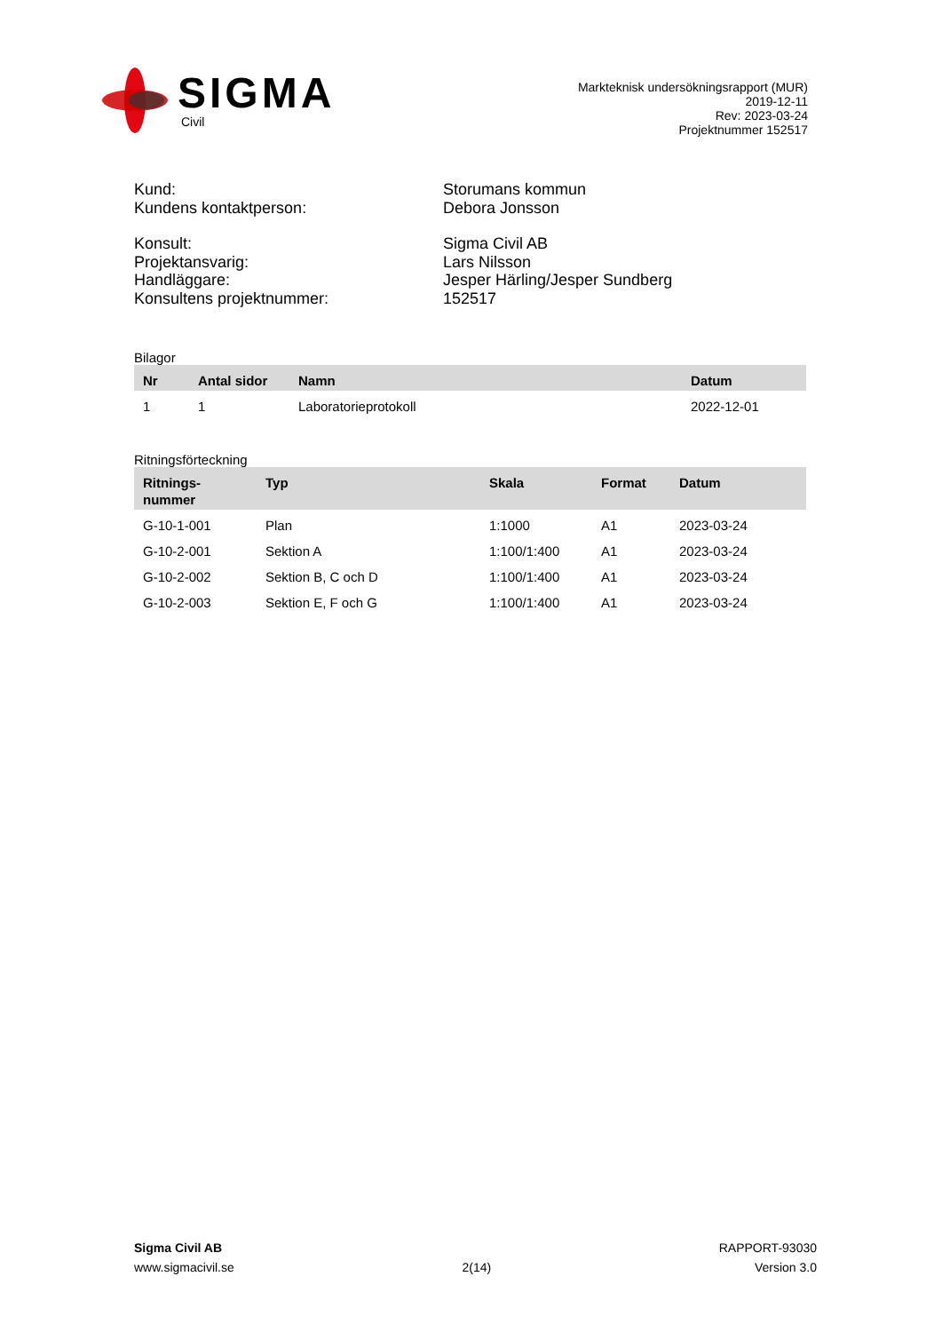SIGMA
Civil
Markteknisk undersökningsrapport (MUR)
2019-12-11
Rev: 2023-03-24
Projektnummer 152517
Kund:
Storumans kommun
Kundens kontaktperson:
Debora Jonsson
Konsult:
Sigma Civil AB
Projektansvarig:
Lars Nilsson
Handläggare:
Jesper Härling/Jesper Sundberg
Konsultens projektnummer:
152517
Bilagor
| Nr | Antal sidor | Namn | Datum |
| --- | --- | --- | --- |
| 1 | 1 | Laboratorieprotokoll | 2022-12-01 |
Ritningsförteckning
| Ritnings- nummer | Typ | Skala | Format | Datum |
| --- | --- | --- | --- | --- |
| G-10-1-001 | Plan | 1:1000 | A1 | 2023-03-24 |
| G-10-2-001 | Sektion A | 1:100/1:400 | A1 | 2023-03-24 |
| G-10-2-002 | Sektion B, C och D | 1:100/1:400 | A1 | 2023-03-24 |
| G-10-2-003 | Sektion E, F och G | 1:100/1:400 | A1 | 2023-03-24 |
Sigma Civil AB
www.sigmacivil.se
2(14) RAPPORT-93030
Version 3.0